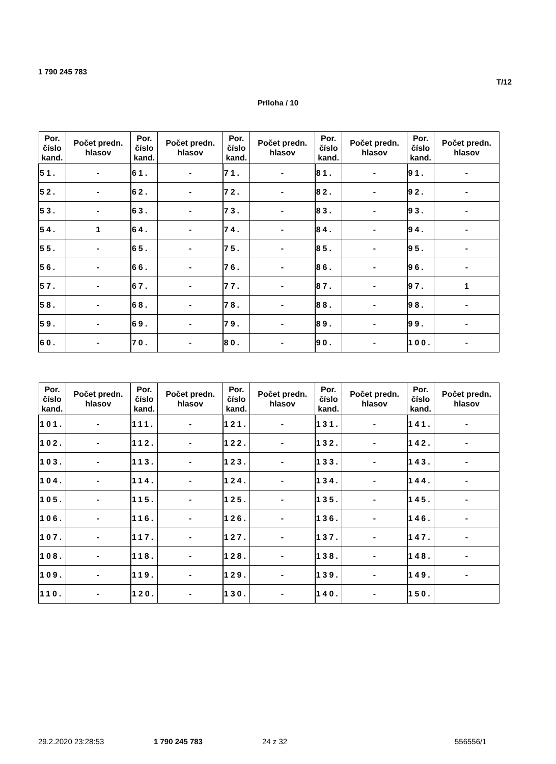1 790 245 783
T/12
Príloha / 10
| Por. číslo kand. | Počet predn. hlasov | Por. číslo kand. | Počet predn. hlasov | Por. číslo kand. | Počet predn. hlasov | Por. číslo kand. | Počet predn. hlasov | Por. číslo kand. | Počet predn. hlasov |
| --- | --- | --- | --- | --- | --- | --- | --- | --- | --- |
| 51. | - | 61. | - | 71. | - | 81. | - | 91. | - |
| 52. | - | 62. | - | 72. | - | 82. | - | 92. | - |
| 53. | - | 63. | - | 73. | - | 83. | - | 93. | - |
| 54. | 1 | 64. | - | 74. | - | 84. | - | 94. | - |
| 55. | - | 65. | - | 75. | - | 85. | - | 95. | - |
| 56. | - | 66. | - | 76. | - | 86. | - | 96. | - |
| 57. | - | 67. | - | 77. | - | 87. | - | 97. | 1 |
| 58. | - | 68. | - | 78. | - | 88. | - | 98. | - |
| 59. | - | 69. | - | 79. | - | 89. | - | 99. | - |
| 60. | - | 70. | - | 80. | - | 90. | - | 100. | - |
| Por. číslo kand. | Počet predn. hlasov | Por. číslo kand. | Počet predn. hlasov | Por. číslo kand. | Počet predn. hlasov | Por. číslo kand. | Počet predn. hlasov | Por. číslo kand. | Počet predn. hlasov |
| --- | --- | --- | --- | --- | --- | --- | --- | --- | --- |
| 101. | - | 111. | - | 121. | - | 131. | - | 141. | - |
| 102. | - | 112. | - | 122. | - | 132. | - | 142. | - |
| 103. | - | 113. | - | 123. | - | 133. | - | 143. | - |
| 104. | - | 114. | - | 124. | - | 134. | - | 144. | - |
| 105. | - | 115. | - | 125. | - | 135. | - | 145. | - |
| 106. | - | 116. | - | 126. | - | 136. | - | 146. | - |
| 107. | - | 117. | - | 127. | - | 137. | - | 147. | - |
| 108. | - | 118. | - | 128. | - | 138. | - | 148. | - |
| 109. | - | 119. | - | 129. | - | 139. | - | 149. | - |
| 110. | - | 120. | - | 130. | - | 140. | - | 150. | |
29.2.2020 23:28:53 1 790 245 783 24 z 32 556556/1